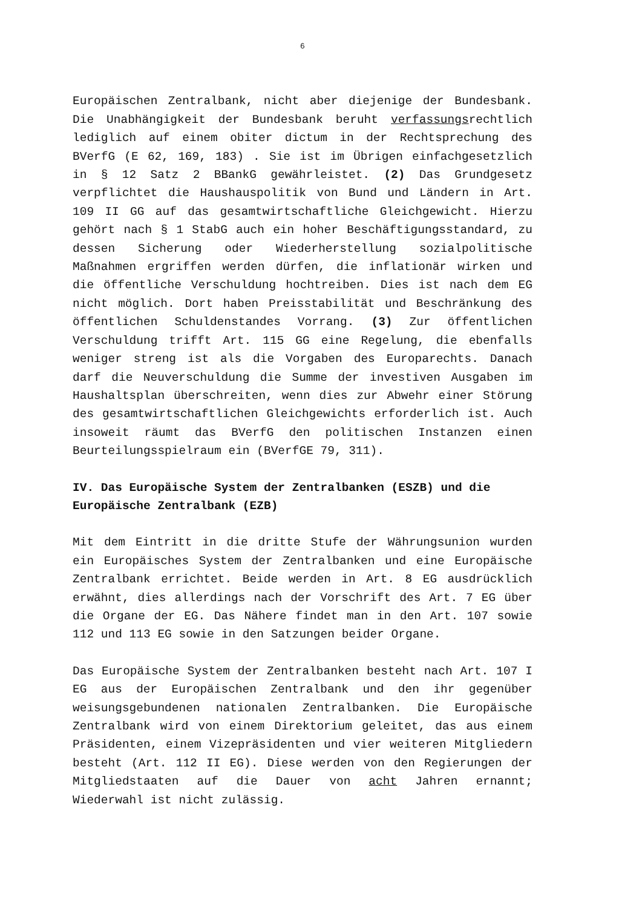6
Europäischen Zentralbank, nicht aber diejenige der Bundes­bank. Die Unabhängigkeit der Bundesbank beruht verfassungsrechtlich lediglich auf einem obiter dictum in der Rechtsprechung des BVerfG (E 62, 169, 183) . Sie ist im Übrigen einfachgesetzlich in § 12 Satz 2 BBankG gewährlei­stet. (2) Das Grundgesetz verpflichtet die Haushauspolitik von Bund und Ländern in Art. 109 II GG auf das gesamtwirtschaftliche Gleichgewicht. Hierzu gehört nach § 1 StabG auch ein hoher Beschäftigungsstandard, zu dessen Sicherung oder Wiederherstellung sozialpolitische Maßnahmen ergriffen werden dürfen, die inflationär wirken und die öffentliche Verschuldung hochtreiben. Dies ist nach dem EG nicht möglich. Dort haben Preisstabilität und Beschränkung des öffentlichen Schuldenstandes Vorrang. (3) Zur öffentlichen Verschuldung trifft Art. 115 GG eine Regelung, die ebenfalls weniger streng ist als die Vorgaben des Europarechts. Danach darf die Neuverschuldung die Summe der investiven Ausgaben im Haushaltsplan überschreiten, wenn dies zur Abwehr einer Störung des gesamtwirtschaftlichen Gleichgewichts erforderlich ist. Auch insoweit räumt das BVerfG den politischen Instanzen einen Beurteilungsspielraum ein (BVerfGE 79, 311).
IV. Das Europäische System der Zentralbanken (ESZB) und die Europäische Zentralbank (EZB)
Mit dem Eintritt in die dritte Stufe der Währungsunion wurden ein Europäisches System der Zentralbanken und eine Europäische Zentralbank errichtet. Beide werden in Art. 8 EG ausdrücklich erwähnt, dies allerdings nach der Vorschrift des Art. 7 EG über die Organe der EG. Das Nähere findet man in den Art. 107 sowie 112 und 113 EG sowie in den Satzungen beider Organe.
Das Europäische System der Zentralbanken besteht nach Art. 107 I EG aus der Europäischen Zentralbank und den ihr gegenüber weisungsgebundenen nationalen Zentralbanken. Die Europäische Zentralbank wird von einem Direktorium geleitet, das aus einem Präsidenten, einem Vizepräsidenten und vier weiteren Mitgliedern besteht (Art. 112 II EG). Diese werden von den Regierungen der Mitgliedstaaten auf die Dauer von acht Jahren ernannt; Wiederwahl ist nicht zulässig.